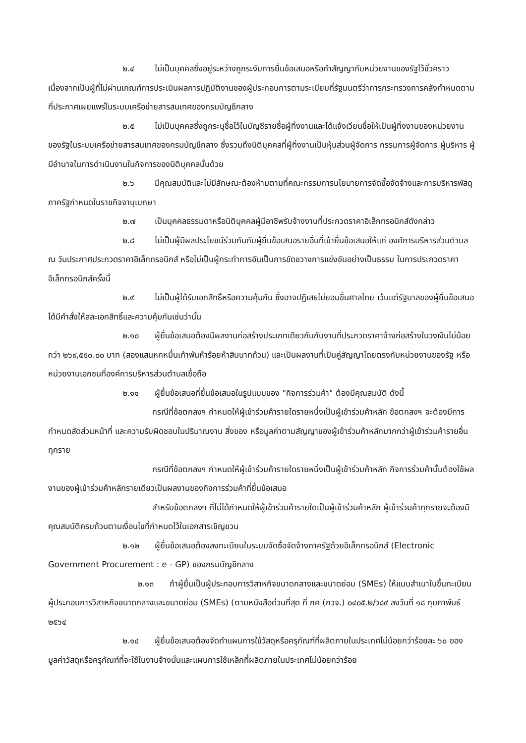๒.๔ ไม่เป็นบุคคลซึ่งอยู่ระหว่างถูกระงับการยื่นข้อเสนอหรือทำสัญญากับหน่วยงานของรัฐไว้ชั่วคราว เนื่องจากเป็นผู้ที่ไม่ผ่านเกณฑ์การประเมินผลการปฏิบัติงานของผู้ประกอบการตามระเบียบที่รัฐมนตรีว่าการกระทรวงการคลังกำหนดตามที่ประกาศเผยแพร่ในระบบเครือข่ายสารสนเทศของกรมบัญชีกลาง
๒.๕ ไม่เป็นบุคคลซึ่งถูกระบุชื่อไว้ในบัญชีรายชื่อผู้ทิ้งงานและได้แจ้งเวียนชื่อให้เป็นผู้ทิ้งงานของหน่วยงานของรัฐในระบบเครือข่ายสารสนเทศของกรมบัญชีกลาง ซึ่งรวมถึงนิติบุคคลที่ผู้ทิ้งงานเป็นหุ้นส่วนผู้จัดการ กรรมการผู้จัดการ ผู้บริหาร ผู้มีอำนาจในการดำเนินงานในกิจการของนิติบุคคลนั้นด้วย
๒.๖ มีคุณสมบัติและไม่มีลักษณะต้องห้ามตามที่คณะกรรมการนโยบายการจัดซื้อจัดจ้างและการบริหารพัสดุภาครัฐกำหนดในราชกิจจานุเบกษา
๒.๗ เป็นบุคคลธรรมดาหรือนิติบุคคลผู้มีอาชีพรับจ้างงานที่ประกวดราคาอิเล็กทรอนิกส์ดังกล่าว
๒.๘ ไม่เป็นผู้มีผลประโยชน์ร่วมกันกับผู้ยื่นข้อเสนอรายอื่นที่เข้ายื่นข้อเสนอให้แก่ องค์การบริหารส่วนตำบล ณ วันประกาศประกวดราคาอิเล็กทรอนิกส์ หรือไม่เป็นผู้กระทำการอันเป็นการขัดขวางการแข่งขันอย่างเป็นธรรม ในการประกวดราคาอิเล็กทรอนิกส์ครั้งนี้
๒.๙ ไม่เป็นผู้ได้รับเอกสิทธิ์หรือความคุ้มกัน ซึ่งอาจปฏิเสธไม่ยอมขึ้นศาลไทย เว้นแต่รัฐบาลของผู้ยื่นข้อเสนอได้มีคำสั่งให้สละเอกสิทธิ์และความคุ้มกันเช่นว่านั้น
๒.๑๐ ผู้ยื่นข้อเสนอต้องมีผลงานก่อสร้างประเภทเดียวกันกับงานที่ประกวดราคาจ้างก่อสร้างในวงเงินไม่น้อยกว่า ๒๖๙,๕๕๐.๐๐ บาท (สองแสนหกหมื่นเก้าพันห้าร้อยห้าสิบบาทถ้วน) และเป็นผลงานที่เป็นคู่สัญญาโดยตรงกับหน่วยงานของรัฐ หรือหน่วยงานเอกชนที่องค์การบริหารส่วนตำบลเชื่อถือ
๒.๑๑ ผู้ยื่นข้อเสนอที่ยื่นข้อเสนอในรูปแบบของ "กิจการร่วมค้า" ต้องมีคุณสมบัติ ดังนี้
กรณีที่ข้อตกลงฯ กำหนดให้ผู้เข้าร่วมค้ารายใดรายหนึ่งเป็นผู้เข้าร่วมค้าหลัก ข้อตกลงฯ จะต้องมีการกำหนดสัดส่วนหน้าที่ และความรับผิดชอบในปริมาณงาน สิ่งของ หรือมูลค่าตามสัญญาของผู้เข้าร่วมค้าหลักมากกว่าผู้เข้าร่วมค้ารายอื่นทุกราย
กรณีที่ข้อตกลงฯ กำหนดให้ผู้เข้าร่วมค้ารายใดรายหนึ่งเป็นผู้เข้าร่วมค้าหลัก กิจการร่วมค้านั้นต้องใช้ผลงานของผู้เข้าร่วมค้าหลักรายเดียวเป็นผลงานของกิจการร่วมค้าที่ยื่นข้อเสนอ
สำหรับข้อตกลงฯ ที่ไม่ได้กำหนดให้ผู้เข้าร่วมค้ารายใดเป็นผู้เข้าร่วมค้าหลัก ผู้เข้าร่วมค้าทุกรายจะต้องมีคุณสมบัติครบถ้วนตามเงื่อนไขที่กำหนดไว้ในเอกสารเชิญชวน
๒.๑๒ ผู้ยื่นข้อเสนอต้องลงทะเบียนในระบบจัดซื้อจัดจ้างภาครัฐด้วยอิเล็กทรอนิกส์ (Electronic Government Procurement : e - GP) ของกรมบัญชีกลาง
๒.๑๓ ถ้าผู้ยื่นเป็นผู้ประกอบการวิสาหกิจขนาดกลางและขนาดย่อม (SMEs) ให้แนบสำเนาใบขึ้นทะเบียนผู้ประกอบการวิสาหกิจขนาดกลางและขนาดย่อม (SMEs) (ตามหนังสือด่วนที่สุด ที่ กค (กวจ.) ๐๔๐๕.๒/ว๘๙ ลงวันที่ ๑๘ กุมภาพันธ์ ๒๕๖๔
๒.๑๔ ผู้ยื่นข้อเสนอต้องจัดทำแผนการใช้วัสดุหรือครุภัณฑ์ที่ผลิตภายในประเทศไม่น้อยกว่าร้อยละ ๖๐ ของมูลค่าวัสดุหรือครุภัณฑ์ที่จะใช้ในงานจ้างนั้นและแผนการใช้เหล็กที่ผลิตภายในประเทศไม่น้อยกว่าร้อย